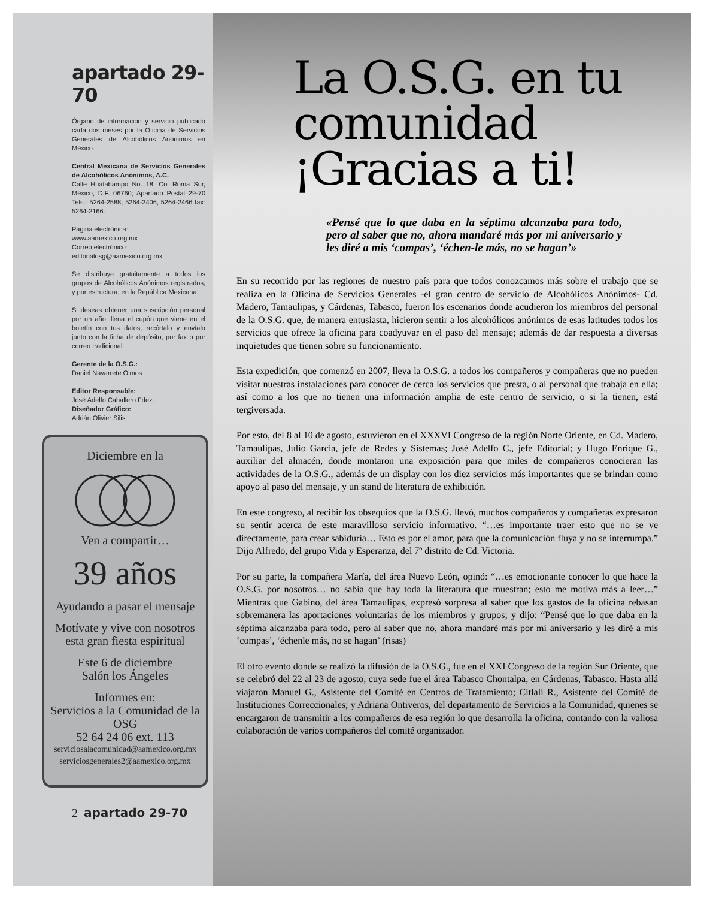apartado 29-70
Órgano de información y servicio publicado cada dos meses por la Oficina de Servicios Generales de Alcohólicos Anónimos en México.
Central Mexicana de Servicios Generales de Alcohólicos Anónimos, A.C.
Calle Huatabampo No. 18, Col Roma Sur, México, D.F. 06760; Apartado Postal 29-70 Tels.: 5264-2588, 5264-2406, 5264-2466 fax: 5264-2166.
Página electrónica:
www.aamexico.org.mx
Correo electrónico:
editorialosg@aamexico.org.mx
Se distribuye gratuitamente a todos los grupos de Alcohólicos Anónimos registrados, y por estructura, en la República Mexicana.
Si deseas obtener una suscripción personal por un año, llena el cupón que viene en el boletín con tus datos, recórtalo y envíalo junto con la ficha de depósito, por fax o por correo tradicional.
Gerente de la O.S.G.:
Daniel Navarrete Olmos
Editor Responsable:
José Adelfo Caballero Fdez.
Diseñador Gráfico:
Adrián Olivier Silis
Diciembre en la
Ven a compartir…
39 años
Ayudando a pasar el mensaje
Motívate y vive con nosotros esta gran fiesta espiritual
Este 6 de diciembre
Salón los Ángeles
Informes en:
Servicios a la Comunidad de la OSG
52 64 24 06 ext. 113
serviciosalacomunidad@aamexico.org.mx
serviciosgenerales2@aamexico.org.mx
2 apartado 29-70
La O.S.G. en tu comunidad ¡Gracias a ti!
«Pensé que lo que daba en la séptima alcanzaba para todo, pero al saber que no, ahora mandaré más por mi aniversario y les diré a mis ‘compas’, ‘échen-le más, no se hagan’»
En su recorrido por las regiones de nuestro país para que todos conozcamos más sobre el trabajo que se realiza en la Oficina de Servicios Generales -el gran centro de servicio de Alcohólicos Anónimos- Cd. Madero, Tamaulipas, y Cárdenas, Tabasco, fueron los escenarios donde acudieron los miembros del personal de la O.S.G. que, de manera entusiasta, hicieron sentir a los alcohólicos anónimos de esas latitudes todos los servicios que ofrece la oficina para coadyuvar en el paso del mensaje; además de dar respuesta a diversas inquietudes que tienen sobre su funcionamiento.
Esta expedición, que comenzó en 2007, lleva la O.S.G. a todos los compañeros y compañeras que no pueden visitar nuestras instalaciones para conocer de cerca los servicios que presta, o al personal que trabaja en ella; así como a los que no tienen una información amplia de este centro de servicio, o si la tienen, está tergiversada.
Por esto, del 8 al 10 de agosto, estuvieron en el XXXVI Congreso de la región Norte Oriente, en Cd. Madero, Tamaulipas, Julio García, jefe de Redes y Sistemas; José Adelfo C., jefe Editorial; y Hugo Enrique G., auxiliar del almacén, donde montaron una exposición para que miles de compañeros conocieran las actividades de la O.S.G., además de un display con los diez servicios más importantes que se brindan como apoyo al paso del mensaje, y un stand de literatura de exhibición.
En este congreso, al recibir los obsequios que la O.S.G. llevó, muchos compañeros y compañeras expresaron su sentir acerca de este maravilloso servicio informativo. “…es importante traer esto que no se ve directamente, para crear sabiduría… Esto es por el amor, para que la comunicación fluya y no se interrumpa.” Dijo Alfredo, del grupo Vida y Esperanza, del 7º distrito de Cd. Victoria.
Por su parte, la compañera María, del área Nuevo León, opinó: “…es emocionante conocer lo que hace la O.S.G. por nosotros… no sabía que hay toda la literatura que muestran; esto me motiva más a leer…” Mientras que Gabino, del área Tamaulipas, expresó sorpresa al saber que los gastos de la oficina rebasan sobremanera las aportaciones voluntarias de los miembros y grupos; y dijo: “Pensé que lo que daba en la séptima alcanzaba para todo, pero al saber que no, ahora mandaré más por mi aniversario y les diré a mis ‘compas’, ‘échenle más, no se hagan’ (risas)
El otro evento donde se realizó la difusión de la O.S.G., fue en el XXI Congreso de la región Sur Oriente, que se celebró del 22 al 23 de agosto, cuya sede fue el área Tabasco Chontalpa, en Cárdenas, Tabasco. Hasta allá viajaron Manuel G., Asistente del Comité en Centros de Tratamiento; Citlali R., Asistente del Comité de Instituciones Correccionales; y Adriana Ontiveros, del departamento de Servicios a la Comunidad, quienes se encargaron de transmitir a los compañeros de esa región lo que desarrolla la oficina, contando con la valiosa colaboración de varios compañeros del comité organizador.